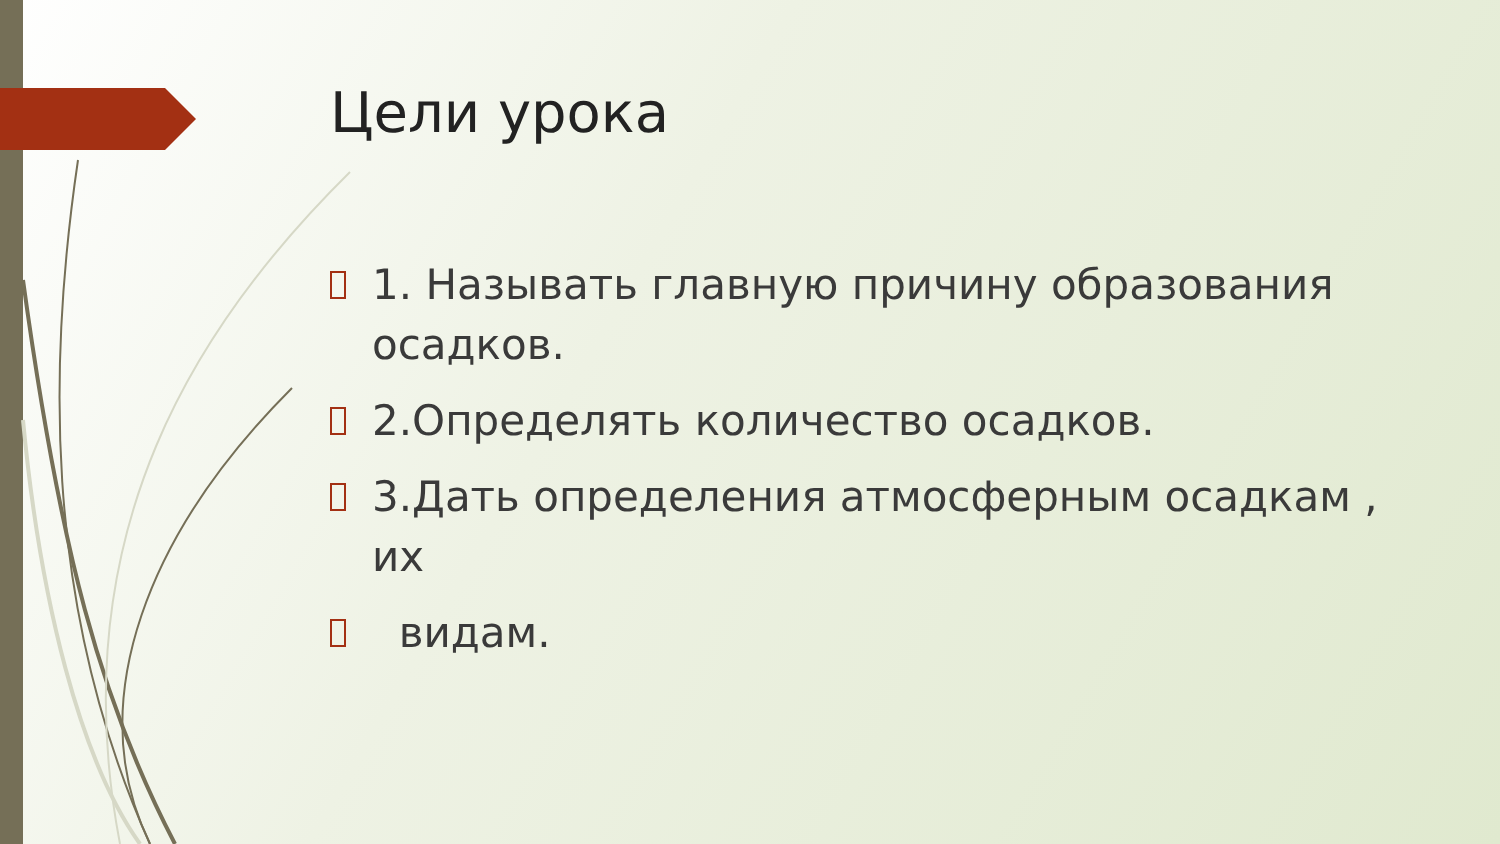Цели урока
1. Называть главную причину образования осадков.
2.Определять количество осадков.
3.Дать определения атмосферным осадкам , их
видам.